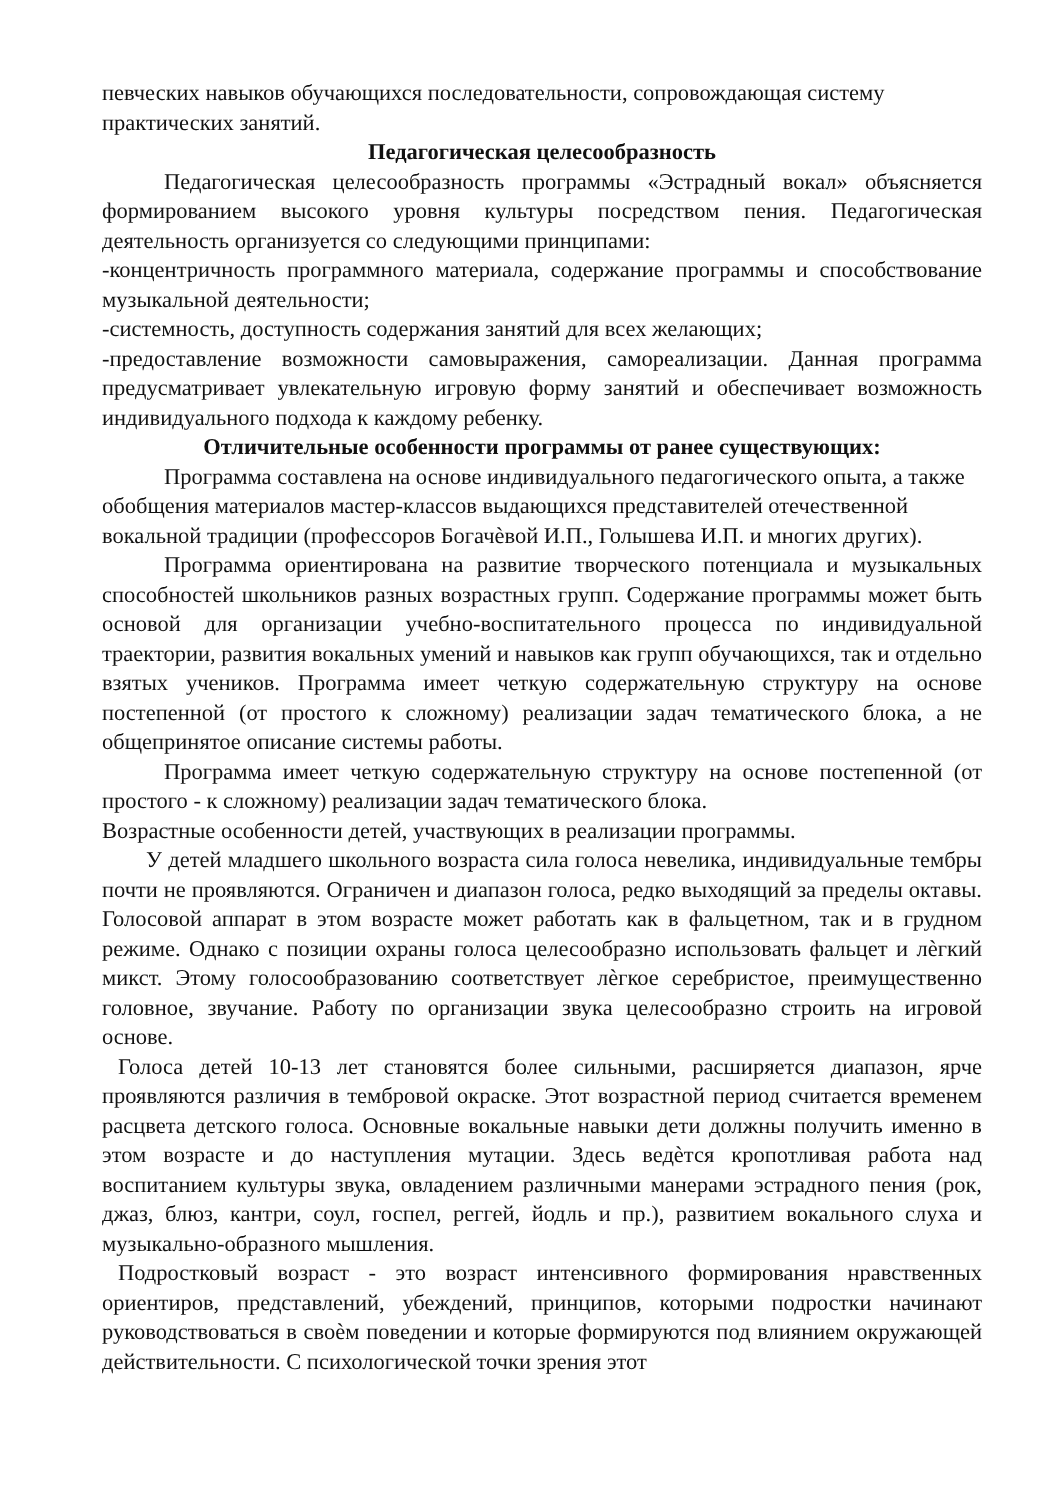певческих навыков обучающихся последовательности, сопровождающая систему практических занятий.
Педагогическая целесообразность
Педагогическая целесообразность программы «Эстрадный вокал» объясняется формированием высокого уровня культуры посредством пения. Педагогическая деятельность организуется со следующими принципами:
-концентричность программного материала, содержание программы и способствование музыкальной деятельности;
-системность, доступность содержания занятий для всех желающих;
-предоставление возможности самовыражения, самореализации. Данная программа предусматривает увлекательную игровую форму занятий и обеспечивает возможность индивидуального подхода к каждому ребенку.
Отличительные особенности программы от ранее существующих:
Программа составлена на основе индивидуального педагогического опыта, а также обобщения материалов мастер-классов выдающихся представителей отечественной вокальной традиции (профессоров Богачѐвой И.П., Голышева И.П. и многих других).
Программа ориентирована на развитие творческого потенциала и музыкальных способностей школьников разных возрастных групп. Содержание программы может быть основой для организации учебно-воспитательного процесса по индивидуальной траектории, развития вокальных умений и навыков как групп обучающихся, так и отдельно взятых учеников. Программа имеет четкую содержательную структуру на основе постепенной (от простого к сложному) реализации задач тематического блока, а не общепринятое описание системы работы.
Программа имеет четкую содержательную структуру на основе постепенной (от простого - к сложному) реализации задач тематического блока.
Возрастные особенности детей, участвующих в реализации программы.
У детей младшего школьного возраста сила голоса невелика, индивидуальные тембры почти не проявляются. Ограничен и диапазон голоса, редко выходящий за пределы октавы. Голосовой аппарат в этом возрасте может работать как в фальцетном, так и в грудном режиме. Однако с позиции охраны голоса целесообразно использовать фальцет и лѐгкий микст. Этому голосообразованию соответствует лѐгкое серебристое, преимущественно головное, звучание. Работу по организации звука целесообразно строить на игровой основе.
Голоса детей 10-13 лет становятся более сильными, расширяется диапазон, ярче проявляются различия в тембровой окраске. Этот возрастной период считается временем расцвета детского голоса. Основные вокальные навыки дети должны получить именно в этом возрасте и до наступления мутации. Здесь ведѐтся кропотливая работа над воспитанием культуры звука, овладением различными манерами эстрадного пения (рок, джаз, блюз, кантри, соул, госпел, реггей, йодль и пр.), развитием вокального слуха и музыкально-образного мышления.
Подростковый возраст - это возраст интенсивного формирования нравственных ориентиров, представлений, убеждений, принципов, которыми подростки начинают руководствоваться в своѐм поведении и которые формируются под влиянием окружающей действительности. С психологической точки зрения этот